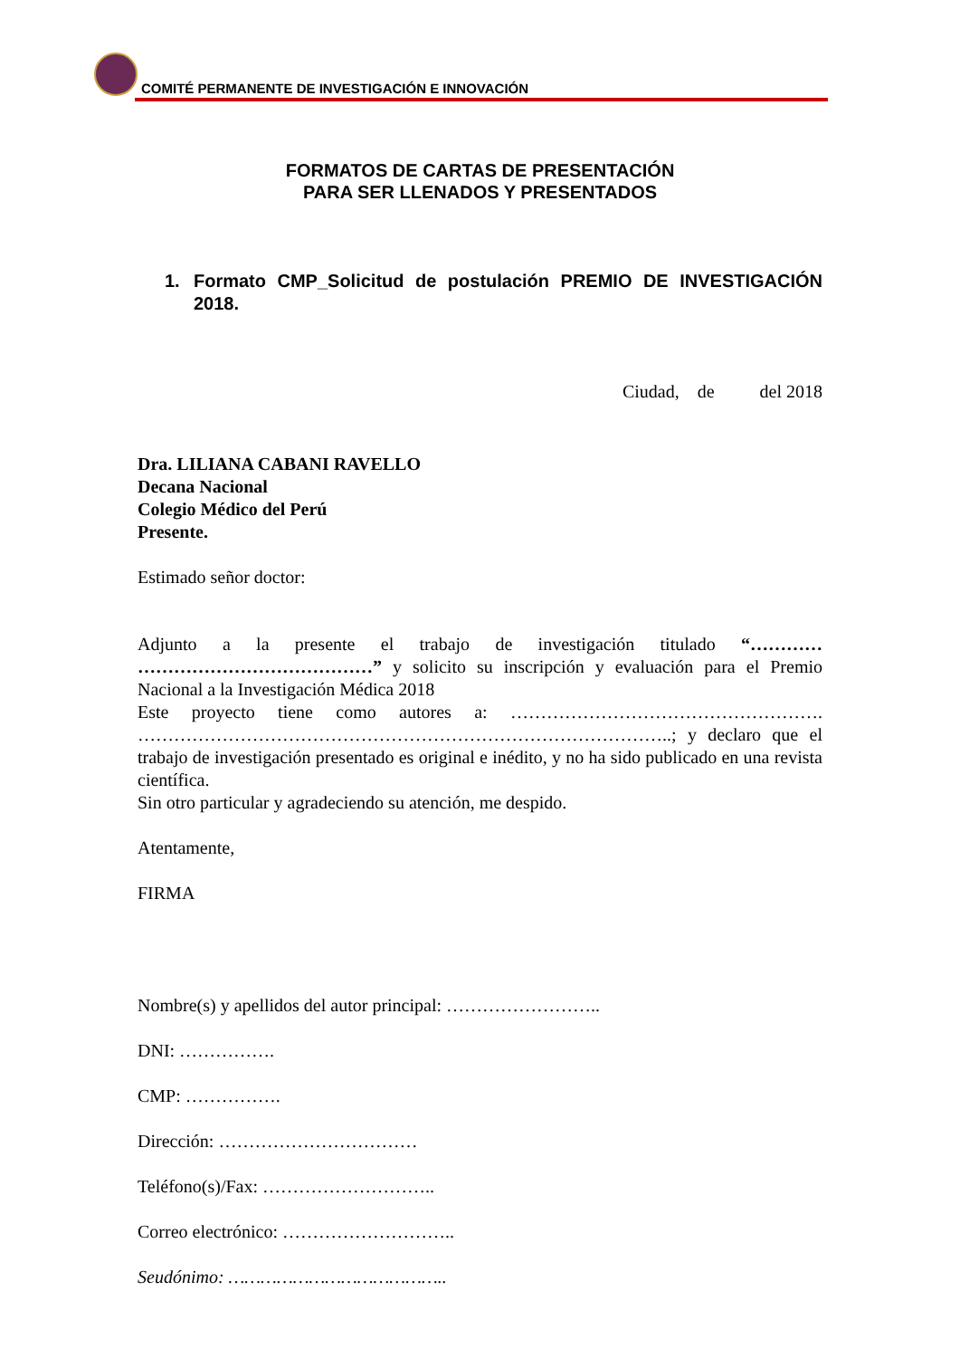COMITÉ PERMANENTE DE INVESTIGACIÓN E INNOVACIÓN
FORMATOS DE CARTAS DE PRESENTACIÓN
PARA SER LLENADOS Y PRESENTADOS
1. Formato CMP_Solicitud de postulación PREMIO DE INVESTIGACIÓN 2018.
Ciudad, de del 2018
Dra. LILIANA CABANI RAVELLO
Decana Nacional
Colegio Médico del Perú
Presente.
Estimado señor doctor:
Adjunto a la presente el trabajo de investigación titulado “………… …………………………………” y solicito su inscripción y evaluación para el Premio Nacional a la Investigación Médica 2018
Este proyecto tiene como autores a: ……………………………………………. ……………………………………………………………………………..; y declaro que el trabajo de investigación presentado es original e inédito, y no ha sido publicado en una revista científica.
Sin otro particular y agradeciendo su atención, me despido.
Atentamente,
FIRMA
Nombre(s) y apellidos del autor principal: ……………………..
DNI: …………….
CMP: …………….
Dirección: ……………………………
Teléfono(s)/Fax: ………………………..
Correo electrónico: ………………………..
Seudónimo: …………………………………..